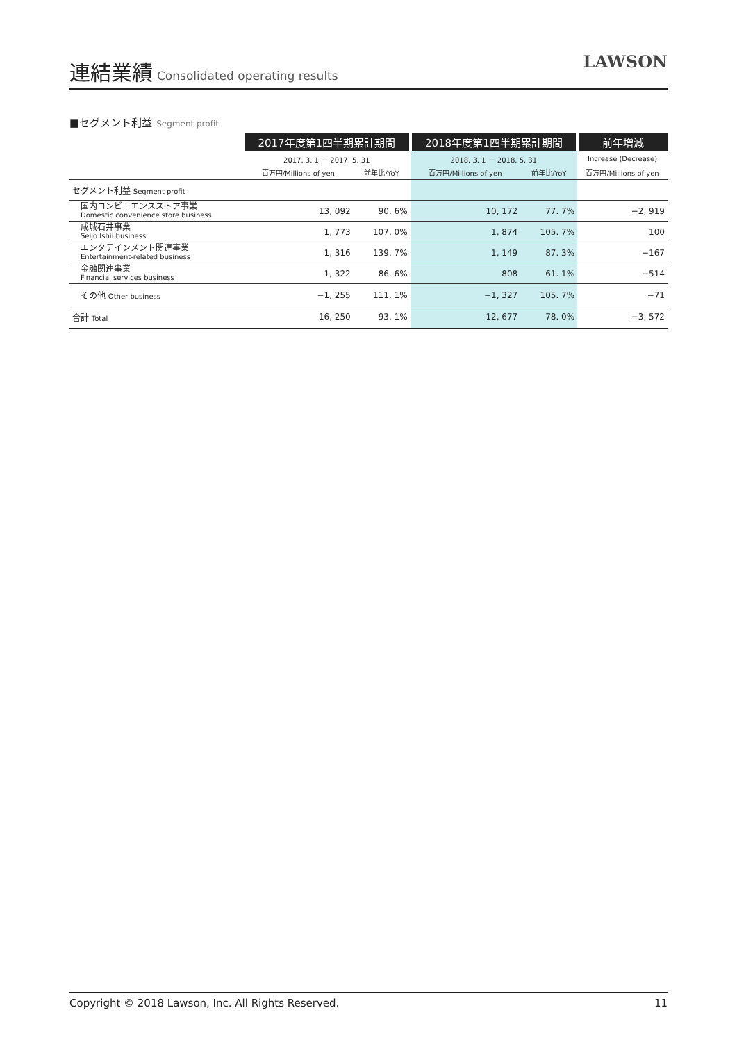連結業績
Consolidated operating results
LAWSON
■セグメント利益 Segment profit
| | 2017年度第1四半期累計期間 | | 2018年度第1四半期累計期間 | | 前年増減 |
| | 2017. 3. 1 － 2017. 5. 31 | | 2018. 3. 1 － 2018. 5. 31 | | Increase (Decrease) |
| | 百万円/Millions of yen | 前年比/YoY | 百万円/Millions of yen | 前年比/YoY | 百万円/Millions of yen |
| セグメント利益 Segment profit | | | | | |
| 国内コンビニエンスストア事業 Domestic convenience store business | 13, 092 | 90. 6% | 10, 172 | 77. 7% | −2, 919 |
| 成城石井事業 Seijo Ishii business | 1, 773 | 107. 0% | 1, 874 | 105. 7% | 100 |
| エンタテインメント関連事業 Entertainment-related business | 1, 316 | 139. 7% | 1, 149 | 87. 3% | −167 |
| 金融関連事業 Financial services business | 1, 322 | 86. 6% | 808 | 61. 1% | −514 |
| その他 Other business | −1, 255 | 111. 1% | −1, 327 | 105. 7% | −71 |
| 合計 Total | 16, 250 | 93. 1% | 12, 677 | 78. 0% | −3, 572 |
Copyright © 2018 Lawson, Inc. All Rights Reserved. 11